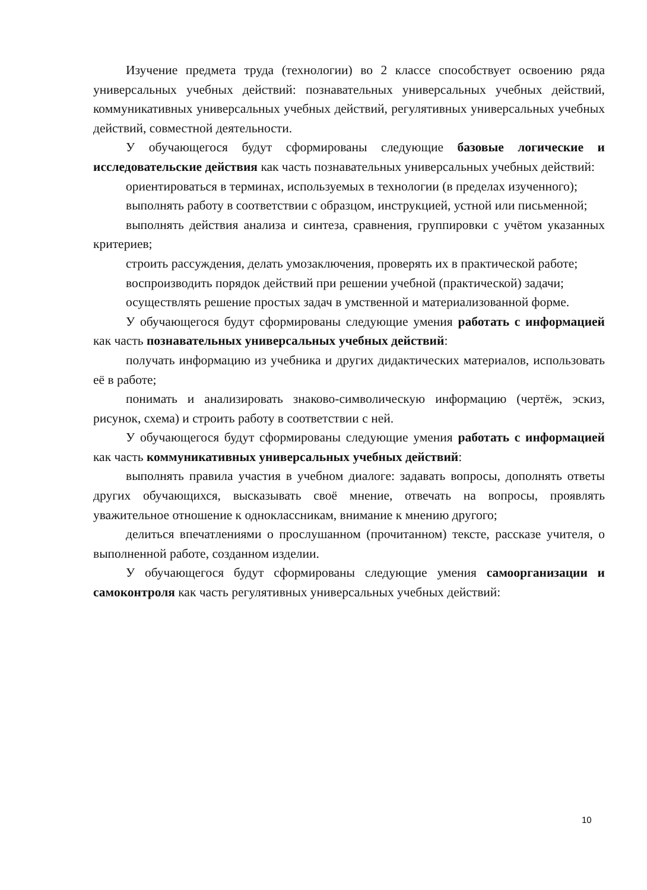Изучение предмета труда (технологии) во 2 классе способствует освоению ряда универсальных учебных действий: познавательных универсальных учебных действий, коммуникативных универсальных учебных действий, регулятивных универсальных учебных действий, совместной деятельности.
У обучающегося будут сформированы следующие базовые логические и исследовательские действия как часть познавательных универсальных учебных действий:
ориентироваться в терминах, используемых в технологии (в пределах изученного);
выполнять работу в соответствии с образцом, инструкцией, устной или письменной;
выполнять действия анализа и синтеза, сравнения, группировки с учётом указанных критериев;
строить рассуждения, делать умозаключения, проверять их в практической работе;
воспроизводить порядок действий при решении учебной (практической) задачи;
осуществлять решение простых задач в умственной и материализованной форме.
У обучающегося будут сформированы следующие умения работать с информацией как часть познавательных универсальных учебных действий:
получать информацию из учебника и других дидактических материалов, использовать её в работе;
понимать и анализировать знаково-символическую информацию (чертёж, эскиз, рисунок, схема) и строить работу в соответствии с ней.
У обучающегося будут сформированы следующие умения работать с информацией как часть коммуникативных универсальных учебных действий:
выполнять правила участия в учебном диалоге: задавать вопросы, дополнять ответы других обучающихся, высказывать своё мнение, отвечать на вопросы, проявлять уважительное отношение к одноклассникам, внимание к мнению другого;
делиться впечатлениями о прослушанном (прочитанном) тексте, рассказе учителя, о выполненной работе, созданном изделии.
У обучающегося будут сформированы следующие умения самоорганизации и самоконтроля как часть регулятивных универсальных учебных действий:
10